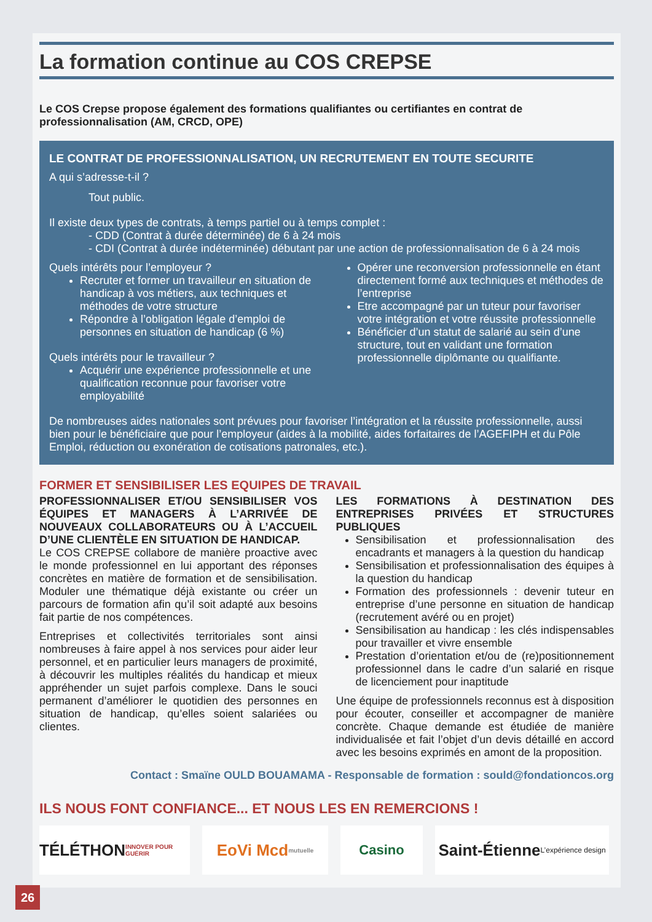La formation continue au COS CREPSE
Le COS Crepse propose également des formations qualifiantes ou certifiantes en contrat de professionnalisation (AM, CRCD, OPE)
LE CONTRAT DE PROFESSIONNALISATION, UN RECRUTEMENT EN TOUTE SECURITE
A qui s’adresse-t-il ?
Tout public.
Il existe deux types de contrats, à temps partiel ou à temps complet :
- CDD (Contrat à durée déterminée) de 6 à 24 mois
- CDI (Contrat à durée indéterminée) débutant par une action de professionnalisation de 6 à 24 mois
Quels intérêts pour l’employeur ?
Recruter et former un travailleur en situation de handicap à vos métiers, aux techniques et méthodes de votre structure
Répondre à l’obligation légale d’emploi de personnes en situation de handicap (6 %)
Quels intérêts pour le travailleur ?
Acquérir une expérience professionnelle et une qualification reconnue pour favoriser votre employabilité
Opérer une reconversion professionnelle en étant directement formé aux techniques et méthodes de l’entreprise
Etre accompagné par un tuteur pour favoriser votre intégration et votre réussite professionnelle
Bénéficier d’un statut de salarié au sein d’une structure, tout en validant une formation professionnelle diplômante ou qualifiante.
De nombreuses aides nationales sont prévues pour favoriser l’intégration et la réussite professionnelle, aussi bien pour le bénéficiaire que pour l’employeur (aides à la mobilité, aides forfaitaires de l’AGEFIPH et du Pôle Emploi, réduction ou exonération de cotisations patronales, etc.).
FORMER ET SENSIBILISER LES EQUIPES DE TRAVAIL
PROFESSIONNALISER ET/OU SENSIBILISER VOS ÉQUIPES ET MANAGERS À L’ARRIVÉE DE NOUVEAUX COLLABORATEURS OU À L’ACCUEIL D’UNE CLIENTÈLE EN SITUATION DE HANDICAP.
Le COS CREPSE collabore de manière proactive avec le monde professionnel en lui apportant des réponses concrètes en matière de formation et de sensibilisation. Moduler une thématique déjà existante ou créer un parcours de formation afin qu’il soit adapté aux besoins fait partie de nos compétences.
Entreprises et collectivités territoriales sont ainsi nombreuses à faire appel à nos services pour aider leur personnel, et en particulier leurs managers de proximité, à découvrir les multiples réalités du handicap et mieux appréhender un sujet parfois complexe. Dans le souci permanent d’améliorer le quotidien des personnes en situation de handicap, qu’elles soient salariées ou clientes.
LES FORMATIONS À DESTINATION DES ENTREPRISES PRIVÉES ET STRUCTURES PUBLIQUES
Sensibilisation et professionnalisation des encadrants et managers à la question du handicap
Sensibilisation et professionnalisation des équipes à la question du handicap
Formation des professionnels : devenir tuteur en entreprise d’une personne en situation de handicap (recrutement avéré ou en projet)
Sensibilisation au handicap : les clés indispensables pour travailler et vivre ensemble
Prestation d’orientation et/ou de (re)positionnement professionnel dans le cadre d’un salarié en risque de licenciement pour inaptitude
Une équipe de professionnels reconnus est à disposition pour écouter, conseiller et accompagner de manière concrète. Chaque demande est étudiée de manière individualisée et fait l’objet d’un devis détaillé en accord avec les besoins exprimés en amont de la proposition.
Contact : Smaïne OULD BOUAMAMA - Responsable de formation : sould@fondationcos.org
ILS NOUS FONT CONFIANCE... ET NOUS LES EN REMERCIONS !
TÉLÉTHON INNOVER POUR GUÉRIR
EoVi Mcd mutuelle
Casino
Saint-Étienne L’expérience design
26